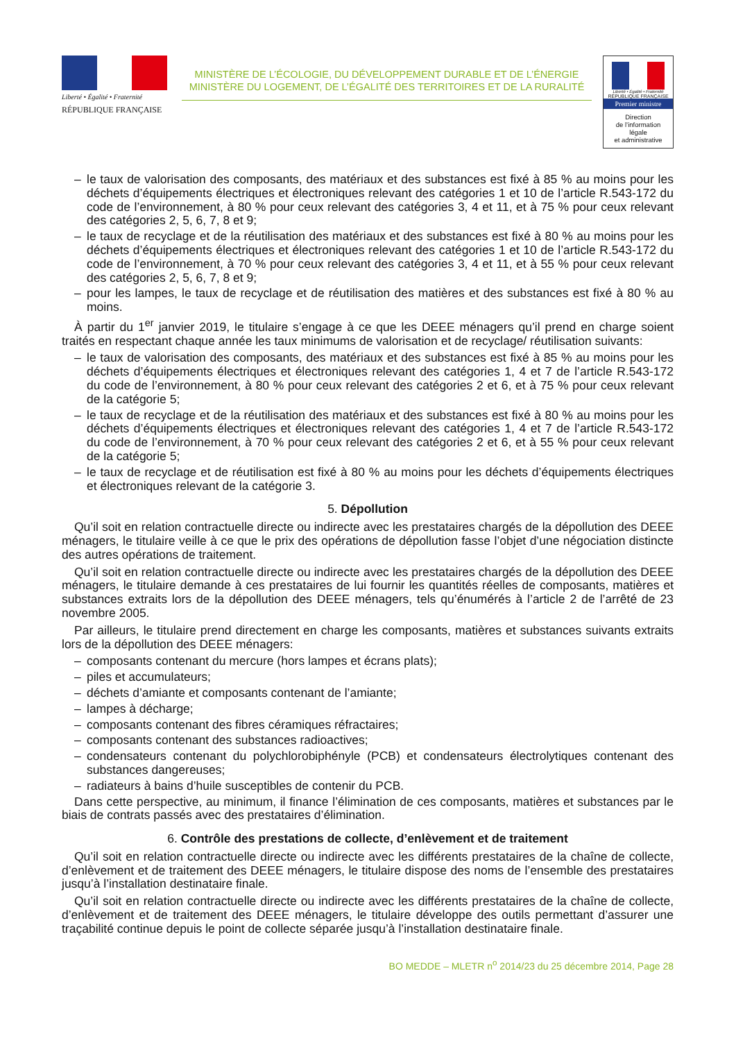Liberté • Égalité • Fraternité
RÉPUBLIQUE FRANÇAISE
MINISTÈRE DE L’ÉCOLOGIE, DU DÉVELOPPEMENT DURABLE ET DE L’ÉNERGIE
MINISTÈRE DU LOGEMENT, DE L’ÉGALITÉ DES TERRITOIRES ET DE LA RURALITÉ
Liberté • Égalité • Fraternité
RÉPUBLIQUE FRANÇAISE
Premier ministre
Direction
de l’information
légale
et administrative
– le taux de valorisation des composants, des matériaux et des substances est fixé à 85 % au moins pour les déchets d’équipements électriques et électroniques relevant des catégories 1 et 10 de l’article R.543-172 du code de l’environnement, à 80 % pour ceux relevant des catégories 3, 4 et 11, et à 75 % pour ceux relevant des catégories 2, 5, 6, 7, 8 et 9;
– le taux de recyclage et de la réutilisation des matériaux et des substances est fixé à 80 % au moins pour les déchets d’équipements électriques et électroniques relevant des catégories 1 et 10 de l’article R.543-172 du code de l’environnement, à 70 % pour ceux relevant des catégories 3, 4 et 11, et à 55 % pour ceux relevant des catégories 2, 5, 6, 7, 8 et 9;
– pour les lampes, le taux de recyclage et de réutilisation des matières et des substances est fixé à 80 % au moins.
À partir du 1<sup>er</sup> janvier 2019, le titulaire s’engage à ce que les DEEE ménagers qu’il prend en charge soient traités en respectant chaque année les taux minimums de valorisation et de recyclage/ réutilisation suivants:
– le taux de valorisation des composants, des matériaux et des substances est fixé à 85 % au moins pour les déchets d’équipements électriques et électroniques relevant des catégories 1, 4 et 7 de l’article R.543-172 du code de l’environnement, à 80 % pour ceux relevant des catégories 2 et 6, et à 75 % pour ceux relevant de la catégorie 5;
– le taux de recyclage et de la réutilisation des matériaux et des substances est fixé à 80 % au moins pour les déchets d’équipements électriques et électroniques relevant des catégories 1, 4 et 7 de l’article R.543-172 du code de l’environnement, à 70 % pour ceux relevant des catégories 2 et 6, et à 55 % pour ceux relevant de la catégorie 5;
– le taux de recyclage et de réutilisation est fixé à 80 % au moins pour les déchets d’équipements électriques et électroniques relevant de la catégorie 3.
5. Dépollution
Qu’il soit en relation contractuelle directe ou indirecte avec les prestataires chargés de la dépollution des DEEE ménagers, le titulaire veille à ce que le prix des opérations de dépollution fasse l’objet d’une négociation distincte des autres opérations de traitement.
Qu’il soit en relation contractuelle directe ou indirecte avec les prestataires chargés de la dépollution des DEEE ménagers, le titulaire demande à ces prestataires de lui fournir les quantités réelles de composants, matières et substances extraits lors de la dépollution des DEEE ménagers, tels qu’énumérés à l’article 2 de l’arrêté de 23 novembre 2005.
Par ailleurs, le titulaire prend directement en charge les composants, matières et substances suivants extraits lors de la dépollution des DEEE ménagers:
– composants contenant du mercure (hors lampes et écrans plats);
– piles et accumulateurs;
– déchets d’amiante et composants contenant de l’amiante;
– lampes à décharge;
– composants contenant des fibres céramiques réfractaires;
– composants contenant des substances radioactives;
– condensateurs contenant du polychlorobiphényle (PCB) et condensateurs électrolytiques contenant des substances dangereuses;
– radiateurs à bains d’huile susceptibles de contenir du PCB.
Dans cette perspective, au minimum, il finance l’élimination de ces composants, matières et substances par le biais de contrats passés avec des prestataires d’élimination.
6. Contrôle des prestations de collecte, d’enlèvement et de traitement
Qu’il soit en relation contractuelle directe ou indirecte avec les différents prestataires de la chaîne de collecte, d’enlèvement et de traitement des DEEE ménagers, le titulaire dispose des noms de l’ensemble des prestataires jusqu’à l’installation destinataire finale.
Qu’il soit en relation contractuelle directe ou indirecte avec les différents prestataires de la chaîne de collecte, d’enlèvement et de traitement des DEEE ménagers, le titulaire développe des outils permettant d’assurer une traçabilité continue depuis le point de collecte séparée jusqu’à l’installation destinataire finale.
BO MEDDE – MLETR n<sup>o</sup> 2014/23 du 25 décembre 2014, Page 28